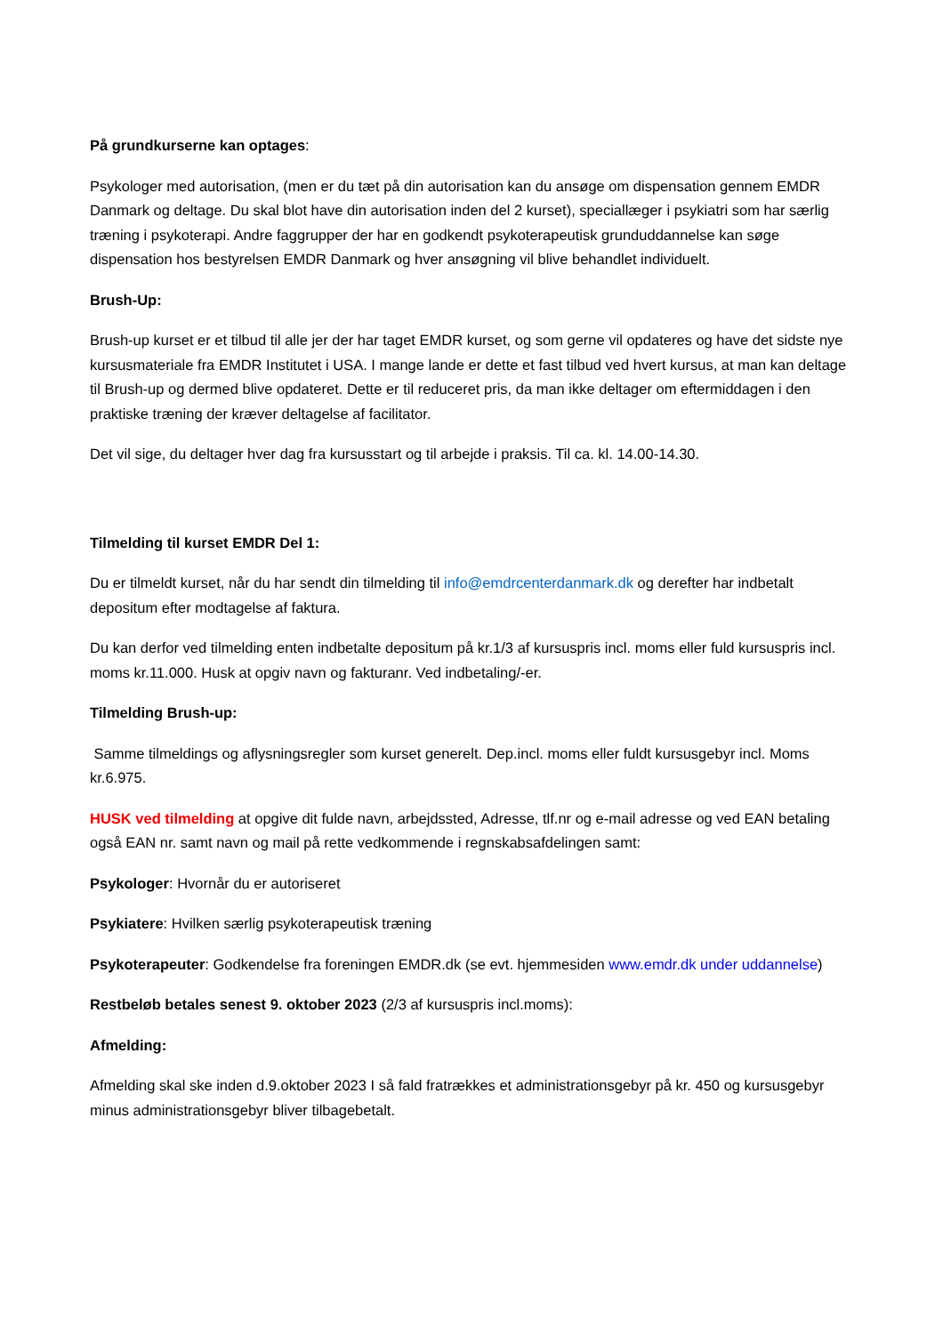På grundkurserne kan optages:
Psykologer med autorisation, (men er du tæt på din autorisation kan du ansøge om dispensation gennem EMDR Danmark og deltage. Du skal blot have din autorisation inden del 2 kurset), speciallæger i psykiatri som har særlig træning i psykoterapi. Andre faggrupper der har en godkendt psykoterapeutisk grunduddannelse kan søge dispensation hos bestyrelsen EMDR Danmark og hver ansøgning vil blive behandlet individuelt.
Brush-Up:
Brush-up kurset er et tilbud til alle jer der har taget EMDR kurset, og som gerne vil opdateres og have det sidste nye kursusmateriale fra EMDR Institutet i USA. I mange lande er dette et fast tilbud ved hvert kursus, at man kan deltage til Brush-up og dermed blive opdateret. Dette er til reduceret pris, da man ikke deltager om eftermiddagen i den praktiske træning der kræver deltagelse af facilitator.
Det vil sige, du deltager hver dag fra kursusstart og til arbejde i praksis. Til ca. kl. 14.00-14.30.
Tilmelding til kurset EMDR Del 1:
Du er tilmeldt kurset, når du har sendt din tilmelding til info@emdrcenterdanmark.dk og derefter har indbetalt depositum efter modtagelse af faktura.
Du kan derfor ved tilmelding enten indbetalte depositum på kr.1/3 af kursuspris incl. moms eller fuld kursuspris incl. moms kr.11.000. Husk at opgiv navn og fakturanr. Ved indbetaling/-er.
Tilmelding Brush-up:
Samme tilmeldings og aflysningsregler som kurset generelt. Dep.incl. moms eller fuldt kursusgebyr incl. Moms kr.6.975.
HUSK ved tilmelding at opgive dit fulde navn, arbejdssted, Adresse, tlf.nr og e-mail adresse og ved EAN betaling også EAN nr. samt navn og mail på rette vedkommende i regnskabsafdelingen samt:
Psykologer: Hvornår du er autoriseret
Psykiatere: Hvilken særlig psykoterapeutisk træning
Psykoterapeuter: Godkendelse fra foreningen EMDR.dk (se evt. hjemmesiden www.emdr.dk under uddannelse)
Restbeløb betales senest 9. oktober 2023 (2/3 af kursuspris incl.moms):
Afmelding:
Afmelding skal ske inden d.9.oktober 2023 I så fald fratrækkes et administrationsgebyr på kr. 450 og kursusgebyr minus administrationsgebyr bliver tilbagebetalt.